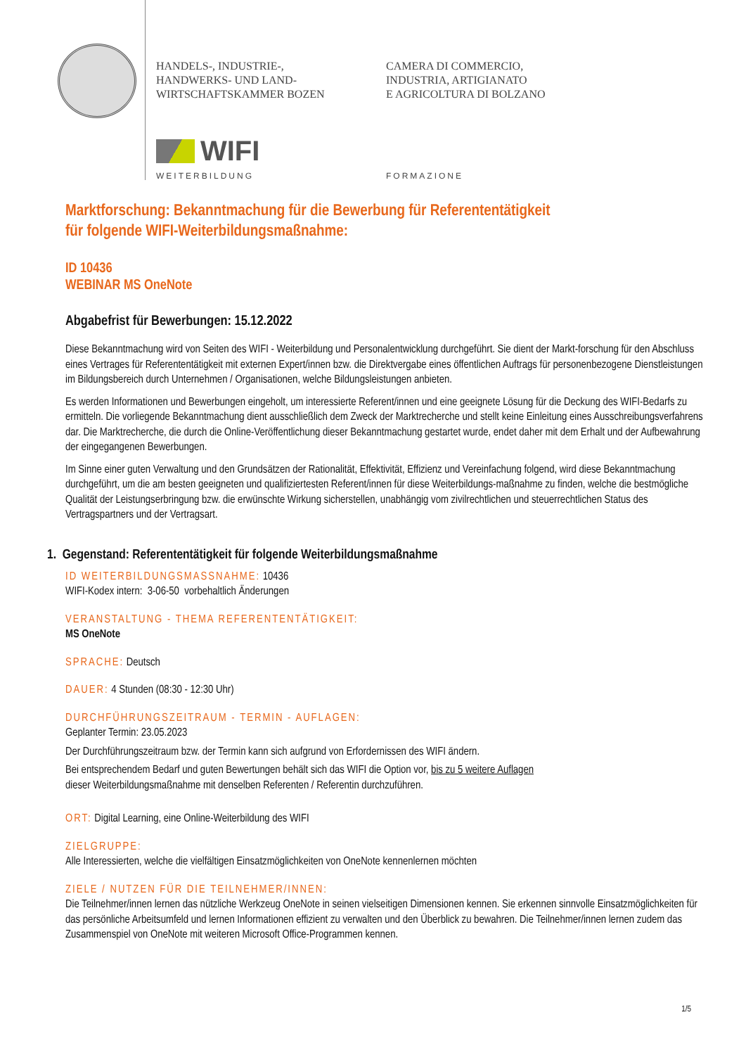HANDELS-, INDUSTRIE-,
HANDWERKS- UND LAND-
WIRTSCHAFTSKAMMER BOZEN
CAMERA DI COMMERCIO,
INDUSTRIA, ARTIGIANATO
E AGRICOLTURA DI BOLZANO
WIFI
WEITERBILDUNG FORMAZIONE
Marktforschung: Bekanntmachung für die Bewerbung für Referententätigkeit
für folgende WIFI-Weiterbildungsmaßnahme:
ID 10436
WEBINAR MS OneNote
Abgabefrist für Bewerbungen: 15.12.2022
Diese Bekanntmachung wird von Seiten des WIFI - Weiterbildung und Personalentwicklung durchgeführt. Sie dient der Markt-forschung für den Abschluss eines Vertrages für Referententätigkeit mit externen Expert/innen bzw. die Direktvergabe eines öffentlichen Auftrags für personenbezogene Dienstleistungen im Bildungsbereich durch Unternehmen / Organisationen, welche Bildungsleistungen anbieten.
Es werden Informationen und Bewerbungen eingeholt, um interessierte Referent/innen und eine geeignete Lösung für die Deckung des WIFI-Bedarfs zu ermitteln. Die vorliegende Bekanntmachung dient ausschließlich dem Zweck der Marktrecherche und stellt keine Einleitung eines Ausschreibungsverfahrens dar. Die Marktrecherche, die durch die Online-Veröffentlichung dieser Bekanntmachung gestartet wurde, endet daher mit dem Erhalt und der Aufbewahrung der eingegangenen Bewerbungen.
Im Sinne einer guten Verwaltung und den Grundsätzen der Rationalität, Effektivität, Effizienz und Vereinfachung folgend, wird diese Bekanntmachung durchgeführt, um die am besten geeigneten und qualifiziertesten Referent/innen für diese Weiterbildungs-maßnahme zu finden, welche die bestmögliche Qualität der Leistungserbringung bzw. die erwünschte Wirkung sicherstellen, unabhängig vom zivilrechtlichen und steuerrechtlichen Status des Vertragspartners und der Vertragsart.
1. Gegenstand: Referententätigkeit für folgende Weiterbildungsmaßnahme
ID WEITERBILDUNGSMASSNAHME: 10436
WIFI-Kodex intern: 3-06-50 vorbehaltlich Änderungen
VERANSTALTUNG - THEMA REFERENTENTÄTIGKEIT:
MS OneNote
SPRACHE: Deutsch
DAUER: 4 Stunden (08:30 - 12:30 Uhr)
DURCHFÜHRUNGSZEITRAUM - TERMIN - AUFLAGEN:
Geplanter Termin: 23.05.2023
Der Durchführungszeitraum bzw. der Termin kann sich aufgrund von Erfordernissen des WIFI ändern.
Bei entsprechendem Bedarf und guten Bewertungen behält sich das WIFI die Option vor, bis zu 5 weitere Auflagen
dieser Weiterbildungsmaßnahme mit denselben Referenten / Referentin durchzuführen.
ORT: Digital Learning, eine Online-Weiterbildung des WIFI
ZIELGRUPPE:
Alle Interessierten, welche die vielfältigen Einsatzmöglichkeiten von OneNote kennenlernen möchten
ZIELE / NUTZEN FÜR DIE TEILNEHMER/INNEN:
Die Teilnehmer/innen lernen das nützliche Werkzeug OneNote in seinen vielseitigen Dimensionen kennen. Sie erkennen sinnvolle Einsatzmöglichkeiten für das persönliche Arbeitsumfeld und lernen Informationen effizient zu verwalten und den Überblick zu bewahren. Die Teilnehmer/innen lernen zudem das Zusammenspiel von OneNote mit weiteren Microsoft Office-Programmen kennen.
1/5